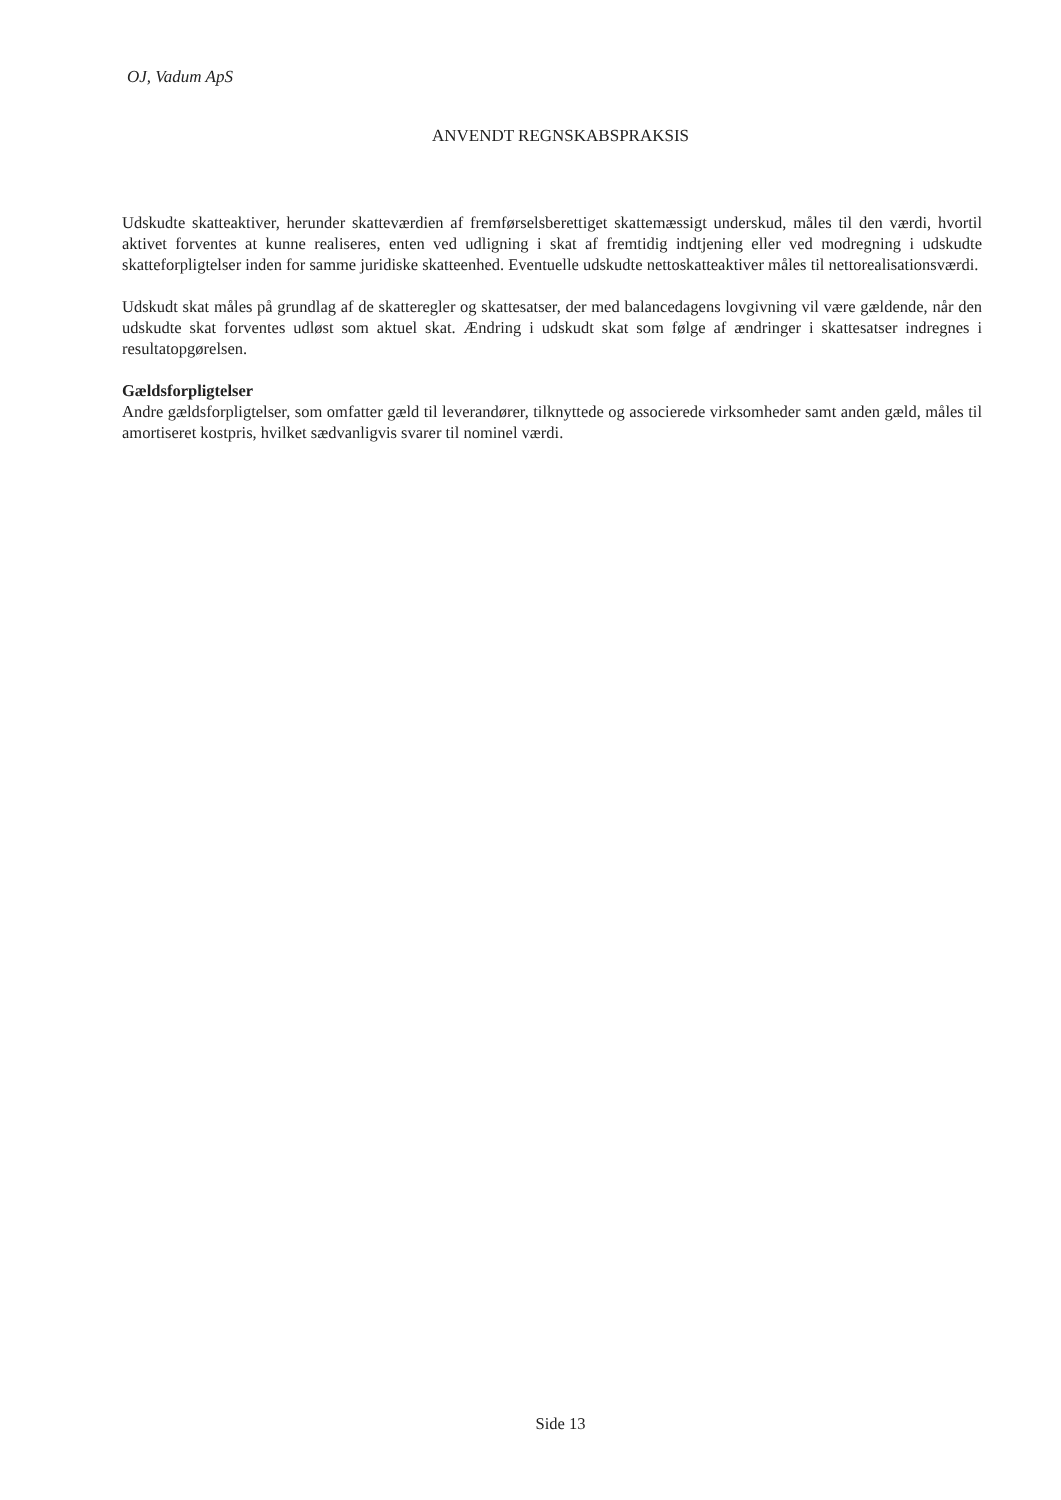OJ, Vadum ApS
ANVENDT REGNSKABSPRAKSIS
Udskudte skatteaktiver, herunder skatteværdien af fremførselsberettiget skattemæssigt underskud, måles til den værdi, hvortil aktivet forventes at kunne realiseres, enten ved udligning i skat af fremtidig indtjening eller ved modregning i udskudte skatteforpligtelser inden for samme juridiske skatteenhed. Eventuelle udskudte nettoskatteaktiver måles til nettorealisationsværdi.
Udskudt skat måles på grundlag af de skatteregler og skattesatser, der med balancedagens lovgivning vil være gældende, når den udskudte skat forventes udløst som aktuel skat. Ændring i udskudt skat som følge af ændringer i skattesatser indregnes i resultatopgørelsen.
Gældsforpligtelser
Andre gældsforpligtelser, som omfatter gæld til leverandører, tilknyttede og associerede virksomheder samt anden gæld, måles til amortiseret kostpris, hvilket sædvanligvis svarer til nominel værdi.
Side 13